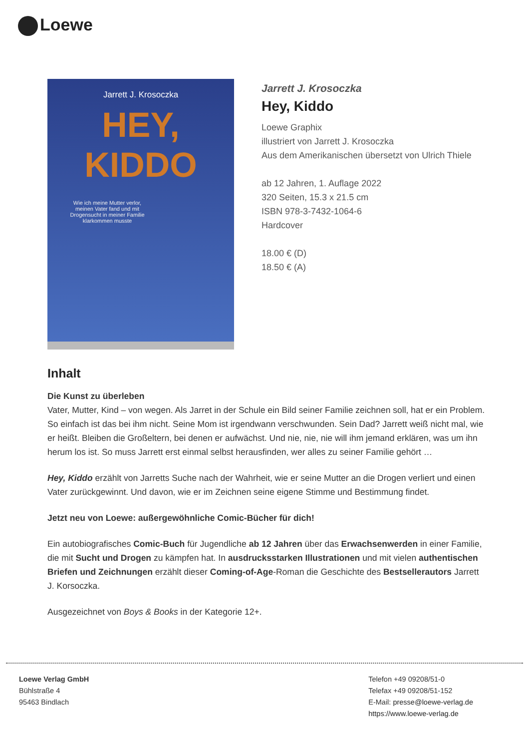Loewe
Jarrett J. Krosoczka
HEY, KIDDO
Wie ich meine Mutter verlor, meinen Vater fand und mit Drogensucht in meiner Familie klarkommen musste
Jarrett J. Krosoczka
Hey, Kiddo
Loewe Graphix
illustriert von Jarrett J. Krosoczka
Aus dem Amerikanischen übersetzt von Ulrich Thiele
ab 12 Jahren, 1. Auflage 2022
320 Seiten, 15.3 x 21.5 cm
ISBN 978-3-7432-1064-6
Hardcover
18.00 € (D)
18.50 € (A)
Inhalt
Die Kunst zu überleben
Vater, Mutter, Kind – von wegen. Als Jarret in der Schule ein Bild seiner Familie zeichnen soll, hat er ein Problem. So einfach ist das bei ihm nicht. Seine Mom ist irgendwann verschwunden. Sein Dad? Jarrett weiß nicht mal, wie er heißt. Bleiben die Großeltern, bei denen er aufwächst. Und nie, nie, nie will ihm jemand erklären, was um ihn herum los ist. So muss Jarrett erst einmal selbst herausfinden, wer alles zu seiner Familie gehört …
Hey, Kiddo erzählt von Jarretts Suche nach der Wahrheit, wie er seine Mutter an die Drogen verliert und einen Vater zurückgewinnt. Und davon, wie er im Zeichnen seine eigene Stimme und Bestimmung findet.
Jetzt neu von Loewe: außergewöhnliche Comic-Bücher für dich!
Ein autobiografisches Comic-Buch für Jugendliche ab 12 Jahren über das Erwachsenwerden in einer Familie, die mit Sucht und Drogen zu kämpfen hat. In ausdrucksstarken Illustrationen und mit vielen authentischen Briefen und Zeichnungen erzählt dieser Coming-of-Age-Roman die Geschichte des Bestsellerautors Jarrett J. Korsoczka.
Ausgezeichnet von Boys & Books in der Kategorie 12+.
Loewe Verlag GmbH
Bühlstraße 4
95463 Bindlach
Telefon +49 09208/51-0
Telefax +49 09208/51-152
E-Mail: presse@loewe-verlag.de
https://www.loewe-verlag.de